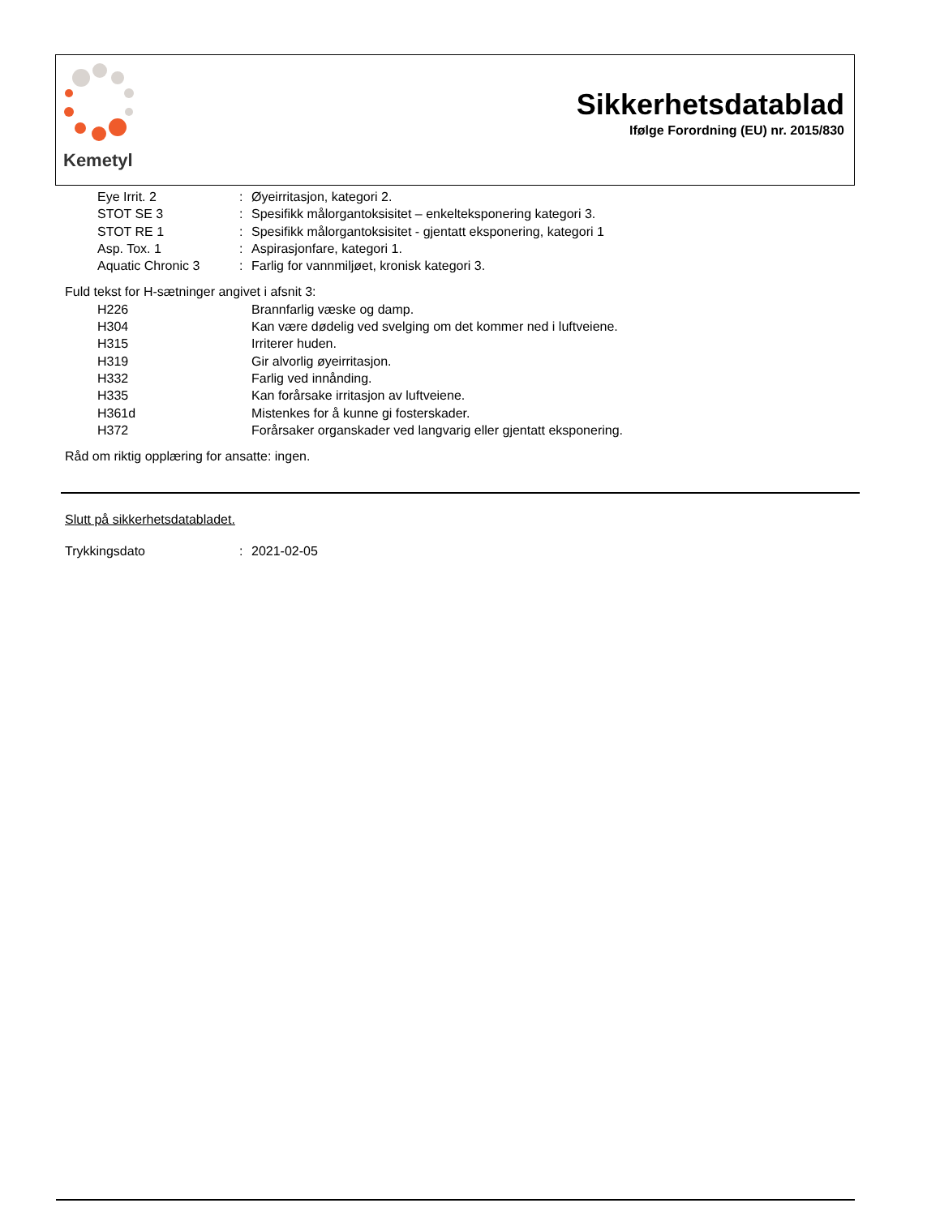Kemetyl
Sikkerhetsdatablad
Ifølge Forordning (EU) nr. 2015/830
| Eye Irrit. 2 | : | Øyeirritasjon, kategori 2. |
| STOT SE 3 | : | Spesifikk målorgantoksisitet – enkelteksponering kategori 3. |
| STOT RE 1 | : | Spesifikk målorgantoksisitet - gjentatt eksponering, kategori 1 |
| Asp. Tox. 1 | : | Aspirasjonfare, kategori 1. |
| Aquatic Chronic 3 | : | Farlig for vannmiljøet, kronisk kategori 3. |
Fuld tekst for H-sætninger angivet i afsnit 3:
| H226 | Brannfarlig væske og damp. |
| H304 | Kan være dødelig ved svelging om det kommer ned i luftveiene. |
| H315 | Irriterer huden. |
| H319 | Gir alvorlig øyeirritasjon. |
| H332 | Farlig ved innånding. |
| H335 | Kan forårsake irritasjon av luftveiene. |
| H361d | Mistenkes for å kunne gi fosterskader. |
| H372 | Forårsaker organskader ved langvarig eller gjentatt eksponering. |
Råd om riktig opplæring for ansatte: ingen.
Slutt på sikkerhetsdatabladet.
| Trykkingsdato | : | 2021-02-05 |